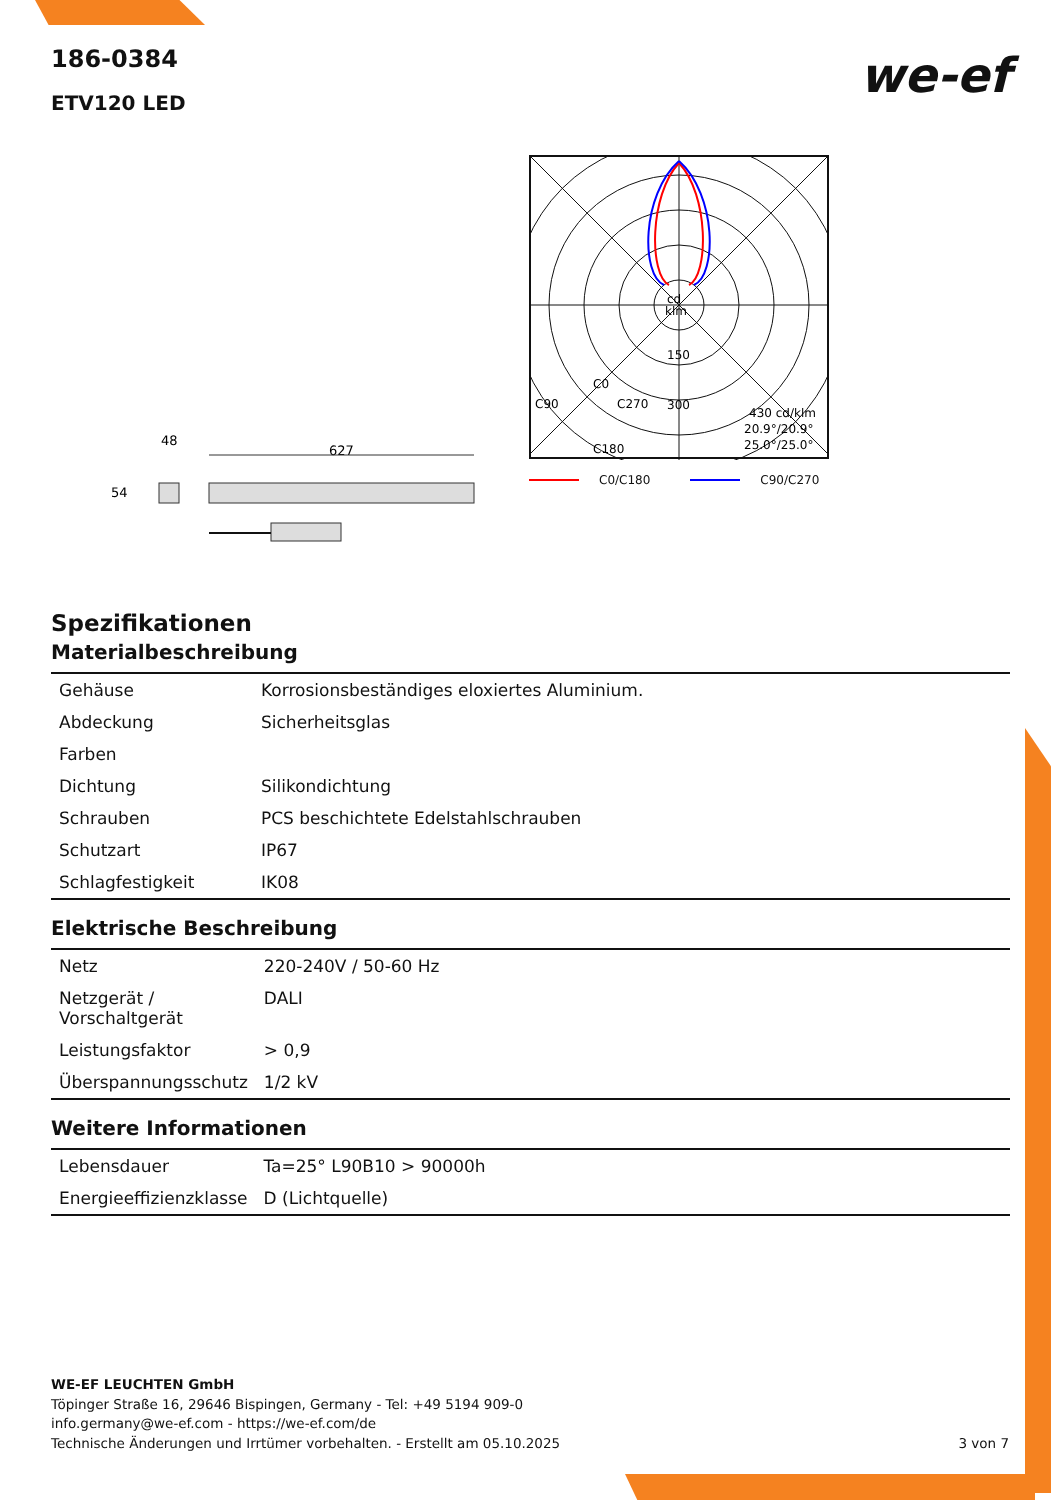186-0384
ETV120 LED
we-ef
48
54
627
cd
klm
150
300
C0
C90
C270
C180
430 cd/klm
20.9°/20.9°
25.0°/25.0°
C0/C180 C90/C270
Spezifikationen
Materialbeschreibung
| Gehäuse | Korrosionsbeständiges eloxiertes Aluminium. |
| Abdeckung | Sicherheitsglas |
| Farben | |
| Dichtung | Silikondichtung |
| Schrauben | PCS beschichtete Edelstahlschrauben |
| Schutzart | IP67 |
| Schlagfestigkeit | IK08 |
Elektrische Beschreibung
| Netz | 220-240V / 50-60 Hz |
| Netzgerät / Vorschaltgerät | DALI |
| Leistungsfaktor | > 0,9 |
| Überspannungsschutz | 1/2 kV |
Weitere Informationen
| Lebensdauer | Ta=25° L90B10 > 90000h |
| Energieeffizienzklasse | D (Lichtquelle) |
WE-EF LEUCHTEN GmbH
Töpinger Straße 16, 29646 Bispingen, Germany - Tel: +49 5194 909-0
info.germany@we-ef.com - https://we-ef.com/de
Technische Änderungen und Irrtümer vorbehalten. - Erstellt am 05.10.2025 3 von 7